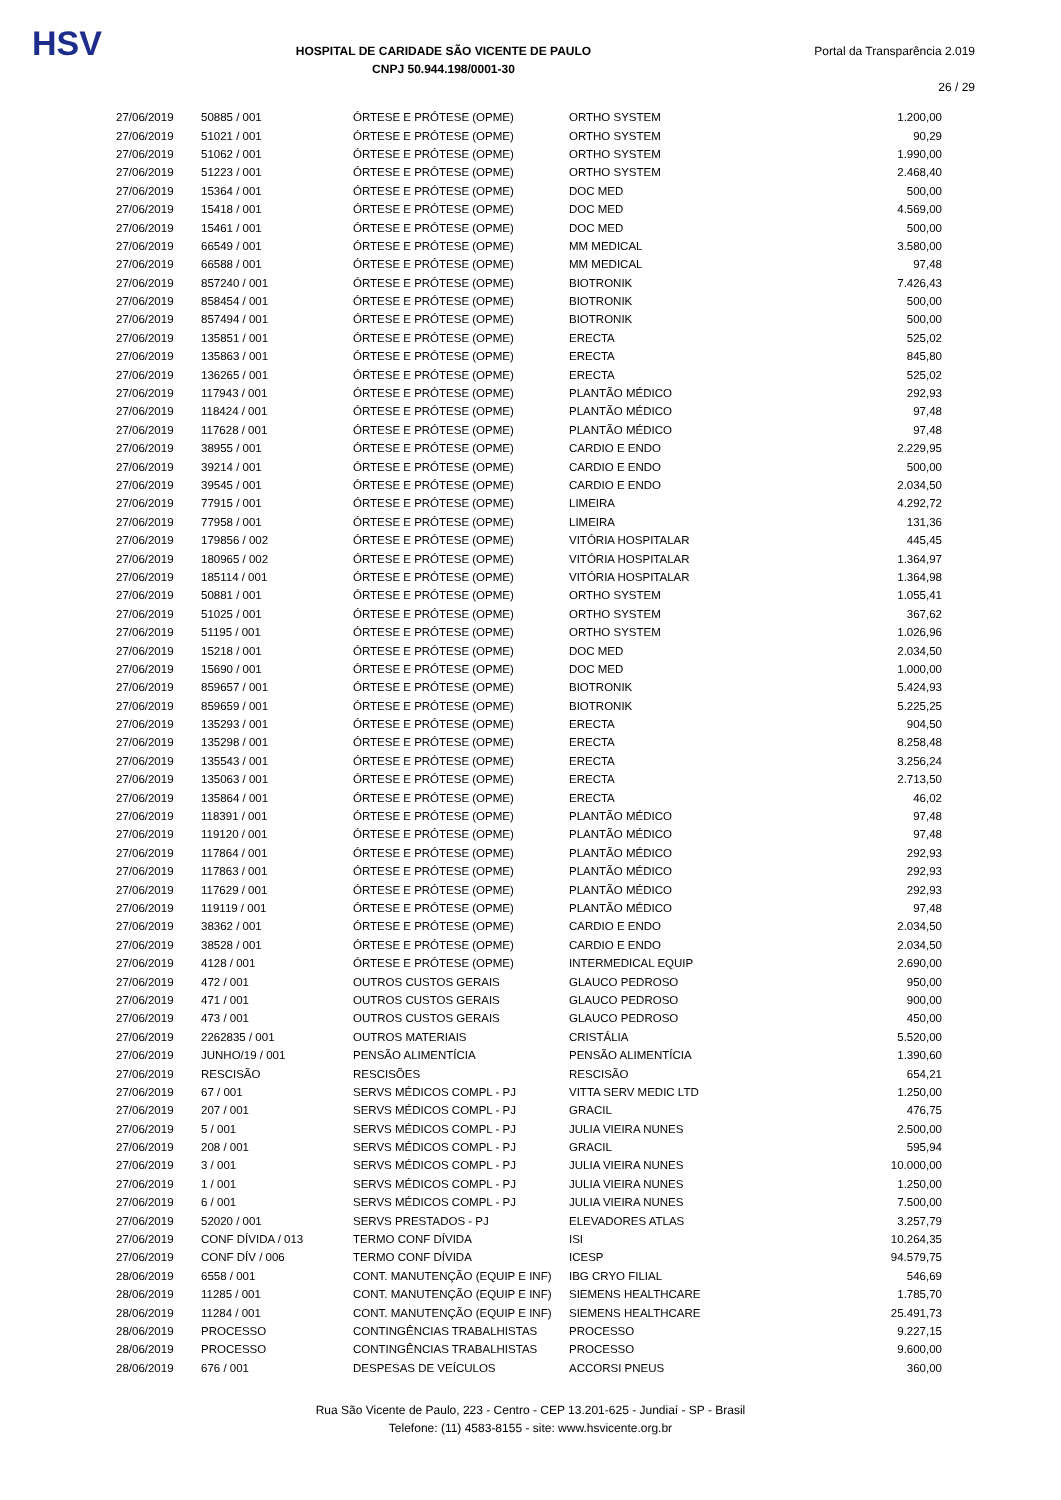HSV
HOSPITAL DE CARIDADE SÃO VICENTE DE PAULO
CNPJ 50.944.198/0001-30
Portal da Transparência 2.019
26 / 29
| 27/06/2019 | 50885 / 001 | ÓRTESE E PRÓTESE (OPME) | ORTHO SYSTEM | 1.200,00 |
| 27/06/2019 | 51021 / 001 | ÓRTESE E PRÓTESE (OPME) | ORTHO SYSTEM | 90,29 |
| 27/06/2019 | 51062 / 001 | ÓRTESE E PRÓTESE (OPME) | ORTHO SYSTEM | 1.990,00 |
| 27/06/2019 | 51223 / 001 | ÓRTESE E PRÓTESE (OPME) | ORTHO SYSTEM | 2.468,40 |
| 27/06/2019 | 15364 / 001 | ÓRTESE E PRÓTESE (OPME) | DOC MED | 500,00 |
| 27/06/2019 | 15418 / 001 | ÓRTESE E PRÓTESE (OPME) | DOC MED | 4.569,00 |
| 27/06/2019 | 15461 / 001 | ÓRTESE E PRÓTESE (OPME) | DOC MED | 500,00 |
| 27/06/2019 | 66549 / 001 | ÓRTESE E PRÓTESE (OPME) | MM MEDICAL | 3.580,00 |
| 27/06/2019 | 66588 / 001 | ÓRTESE E PRÓTESE (OPME) | MM MEDICAL | 97,48 |
| 27/06/2019 | 857240 / 001 | ÓRTESE E PRÓTESE (OPME) | BIOTRONIK | 7.426,43 |
| 27/06/2019 | 858454 / 001 | ÓRTESE E PRÓTESE (OPME) | BIOTRONIK | 500,00 |
| 27/06/2019 | 857494 / 001 | ÓRTESE E PRÓTESE (OPME) | BIOTRONIK | 500,00 |
| 27/06/2019 | 135851 / 001 | ÓRTESE E PRÓTESE (OPME) | ERECTA | 525,02 |
| 27/06/2019 | 135863 / 001 | ÓRTESE E PRÓTESE (OPME) | ERECTA | 845,80 |
| 27/06/2019 | 136265 / 001 | ÓRTESE E PRÓTESE (OPME) | ERECTA | 525,02 |
| 27/06/2019 | 117943 / 001 | ÓRTESE E PRÓTESE (OPME) | PLANTÃO MÉDICO | 292,93 |
| 27/06/2019 | 118424 / 001 | ÓRTESE E PRÓTESE (OPME) | PLANTÃO MÉDICO | 97,48 |
| 27/06/2019 | 117628 / 001 | ÓRTESE E PRÓTESE (OPME) | PLANTÃO MÉDICO | 97,48 |
| 27/06/2019 | 38955 / 001 | ÓRTESE E PRÓTESE (OPME) | CARDIO E ENDO | 2.229,95 |
| 27/06/2019 | 39214 / 001 | ÓRTESE E PRÓTESE (OPME) | CARDIO E ENDO | 500,00 |
| 27/06/2019 | 39545 / 001 | ÓRTESE E PRÓTESE (OPME) | CARDIO E ENDO | 2.034,50 |
| 27/06/2019 | 77915 / 001 | ÓRTESE E PRÓTESE (OPME) | LIMEIRA | 4.292,72 |
| 27/06/2019 | 77958 / 001 | ÓRTESE E PRÓTESE (OPME) | LIMEIRA | 131,36 |
| 27/06/2019 | 179856 / 002 | ÓRTESE E PRÓTESE (OPME) | VITÓRIA HOSPITALAR | 445,45 |
| 27/06/2019 | 180965 / 002 | ÓRTESE E PRÓTESE (OPME) | VITÓRIA HOSPITALAR | 1.364,97 |
| 27/06/2019 | 185114 / 001 | ÓRTESE E PRÓTESE (OPME) | VITÓRIA HOSPITALAR | 1.364,98 |
| 27/06/2019 | 50881 / 001 | ÓRTESE E PRÓTESE (OPME) | ORTHO SYSTEM | 1.055,41 |
| 27/06/2019 | 51025 / 001 | ÓRTESE E PRÓTESE (OPME) | ORTHO SYSTEM | 367,62 |
| 27/06/2019 | 51195 / 001 | ÓRTESE E PRÓTESE (OPME) | ORTHO SYSTEM | 1.026,96 |
| 27/06/2019 | 15218 / 001 | ÓRTESE E PRÓTESE (OPME) | DOC MED | 2.034,50 |
| 27/06/2019 | 15690 / 001 | ÓRTESE E PRÓTESE (OPME) | DOC MED | 1.000,00 |
| 27/06/2019 | 859657 / 001 | ÓRTESE E PRÓTESE (OPME) | BIOTRONIK | 5.424,93 |
| 27/06/2019 | 859659 / 001 | ÓRTESE E PRÓTESE (OPME) | BIOTRONIK | 5.225,25 |
| 27/06/2019 | 135293 / 001 | ÓRTESE E PRÓTESE (OPME) | ERECTA | 904,50 |
| 27/06/2019 | 135298 / 001 | ÓRTESE E PRÓTESE (OPME) | ERECTA | 8.258,48 |
| 27/06/2019 | 135543 / 001 | ÓRTESE E PRÓTESE (OPME) | ERECTA | 3.256,24 |
| 27/06/2019 | 135063 / 001 | ÓRTESE E PRÓTESE (OPME) | ERECTA | 2.713,50 |
| 27/06/2019 | 135864 / 001 | ÓRTESE E PRÓTESE (OPME) | ERECTA | 46,02 |
| 27/06/2019 | 118391 / 001 | ÓRTESE E PRÓTESE (OPME) | PLANTÃO MÉDICO | 97,48 |
| 27/06/2019 | 119120 / 001 | ÓRTESE E PRÓTESE (OPME) | PLANTÃO MÉDICO | 97,48 |
| 27/06/2019 | 117864 / 001 | ÓRTESE E PRÓTESE (OPME) | PLANTÃO MÉDICO | 292,93 |
| 27/06/2019 | 117863 / 001 | ÓRTESE E PRÓTESE (OPME) | PLANTÃO MÉDICO | 292,93 |
| 27/06/2019 | 117629 / 001 | ÓRTESE E PRÓTESE (OPME) | PLANTÃO MÉDICO | 292,93 |
| 27/06/2019 | 119119 / 001 | ÓRTESE E PRÓTESE (OPME) | PLANTÃO MÉDICO | 97,48 |
| 27/06/2019 | 38362 / 001 | ÓRTESE E PRÓTESE (OPME) | CARDIO E ENDO | 2.034,50 |
| 27/06/2019 | 38528 / 001 | ÓRTESE E PRÓTESE (OPME) | CARDIO E ENDO | 2.034,50 |
| 27/06/2019 | 4128 / 001 | ÓRTESE E PRÓTESE (OPME) | INTERMEDICAL EQUIP | 2.690,00 |
| 27/06/2019 | 472 / 001 | OUTROS CUSTOS GERAIS | GLAUCO PEDROSO | 950,00 |
| 27/06/2019 | 471 / 001 | OUTROS CUSTOS GERAIS | GLAUCO PEDROSO | 900,00 |
| 27/06/2019 | 473 / 001 | OUTROS CUSTOS GERAIS | GLAUCO PEDROSO | 450,00 |
| 27/06/2019 | 2262835 / 001 | OUTROS MATERIAIS | CRISTÁLIA | 5.520,00 |
| 27/06/2019 | JUNHO/19 / 001 | PENSÃO ALIMENTÍCIA | PENSÃO ALIMENTÍCIA | 1.390,60 |
| 27/06/2019 | RESCISÃO | RESCISÕES | RESCISÃO | 654,21 |
| 27/06/2019 | 67 / 001 | SERVS MÉDICOS COMPL - PJ | VITTA SERV MEDIC LTD | 1.250,00 |
| 27/06/2019 | 207 / 001 | SERVS MÉDICOS COMPL - PJ | GRACIL | 476,75 |
| 27/06/2019 | 5 / 001 | SERVS MÉDICOS COMPL - PJ | JULIA VIEIRA NUNES | 2.500,00 |
| 27/06/2019 | 208 / 001 | SERVS MÉDICOS COMPL - PJ | GRACIL | 595,94 |
| 27/06/2019 | 3 / 001 | SERVS MÉDICOS COMPL - PJ | JULIA VIEIRA NUNES | 10.000,00 |
| 27/06/2019 | 1 / 001 | SERVS MÉDICOS COMPL - PJ | JULIA VIEIRA NUNES | 1.250,00 |
| 27/06/2019 | 6 / 001 | SERVS MÉDICOS COMPL - PJ | JULIA VIEIRA NUNES | 7.500,00 |
| 27/06/2019 | 52020 / 001 | SERVS PRESTADOS - PJ | ELEVADORES ATLAS | 3.257,79 |
| 27/06/2019 | CONF DÍVIDA / 013 | TERMO CONF DÍVIDA | ISI | 10.264,35 |
| 27/06/2019 | CONF DÍV / 006 | TERMO CONF DÍVIDA | ICESP | 94.579,75 |
| 28/06/2019 | 6558 / 001 | CONT. MANUTENÇÃO (EQUIP E INF) | IBG CRYO FILIAL | 546,69 |
| 28/06/2019 | 11285 / 001 | CONT. MANUTENÇÃO (EQUIP E INF) | SIEMENS HEALTHCARE | 1.785,70 |
| 28/06/2019 | 11284 / 001 | CONT. MANUTENÇÃO (EQUIP E INF) | SIEMENS HEALTHCARE | 25.491,73 |
| 28/06/2019 | PROCESSO | CONTINGÊNCIAS TRABALHISTAS | PROCESSO | 9.227,15 |
| 28/06/2019 | PROCESSO | CONTINGÊNCIAS TRABALHISTAS | PROCESSO | 9.600,00 |
| 28/06/2019 | 676 / 001 | DESPESAS DE VEÍCULOS | ACCORSI PNEUS | 360,00 |
Rua São Vicente de Paulo, 223 - Centro - CEP 13.201-625 - Jundiaí - SP - Brasil
Telefone: (11) 4583-8155 - site: www.hsvicente.org.br